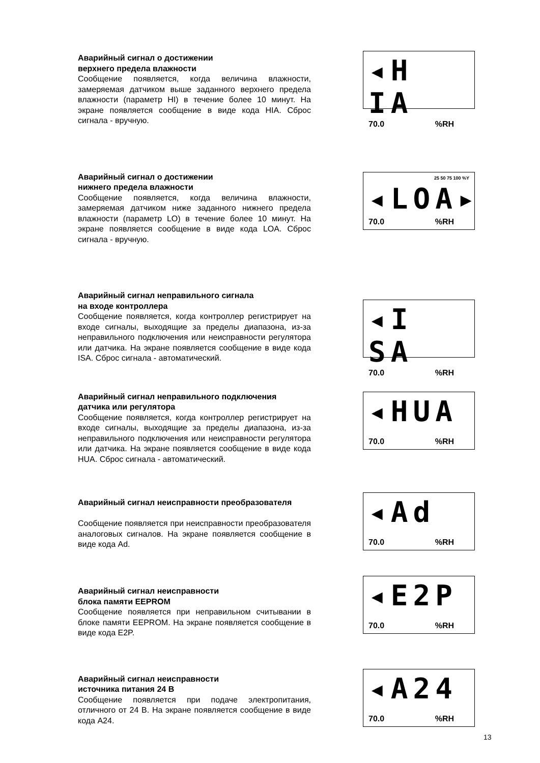Аварийный сигнал о достижении
верхнего предела влажности
Сообщение появляется, когда величина влажности, замеряемая датчиком выше заданного верхнего предела влажности (параметр HI) в течение более 10 минут. На экране появляется сообщение в виде кода HIA. Сброс сигнала - вручную.
◂H IA
70.0%RH
Аварийный сигнал о достижении
нижнего предела влажности
Сообщение появляется, когда величина влажности, замеряемая датчиком ниже заданного нижнего предела влажности (параметр LO) в течение более 10 минут. На экране появляется сообщение в виде кода LOA. Сброс сигнала - вручную.
25 50 75 100 %Y
◂LOA▸
70.0%RH
Аварийный сигнал неправильного сигнала
на входе контроллера
Сообщение появляется, когда контроллер регистрирует на входе сигналы, выходящие за пределы диапазона, из-за неправильного подключения или неисправности регулятора или датчика. На экране появляется сообщение в виде кода ISA. Сброс сигнала - автоматический.
◂I SA
70.0%RH
Аварийный сигнал неправильного подключения
датчика или регулятора
Сообщение появляется, когда контроллер регистрирует на входе сигналы, выходящие за пределы диапазона, из-за неправильного подключения или неисправности регулятора или датчика. На экране появляется сообщение в виде кода HUA. Сброс сигнала - автоматический.
◂HUA
70.0%RH
Аварийный сигнал неисправности преобразователя
Сообщение появляется при неисправности преобразователя аналоговых сигналов. На экране появляется сообщение в виде кода Ad.
◂Ad
70.0%RH
Аварийный сигнал неисправности
блока памяти EEPROM
Сообщение появляется при неправильном считывании в блоке памяти EEPROM. На экране появляется сообщение в виде кода E2P.
◂E2P
70.0%RH
Аварийный сигнал неисправности
источника питания 24 В
Сообщение появляется при подаче электропитания, отличного от 24 В. На экране появляется сообщение в виде кода A24.
◂A24
70.0%RH
13